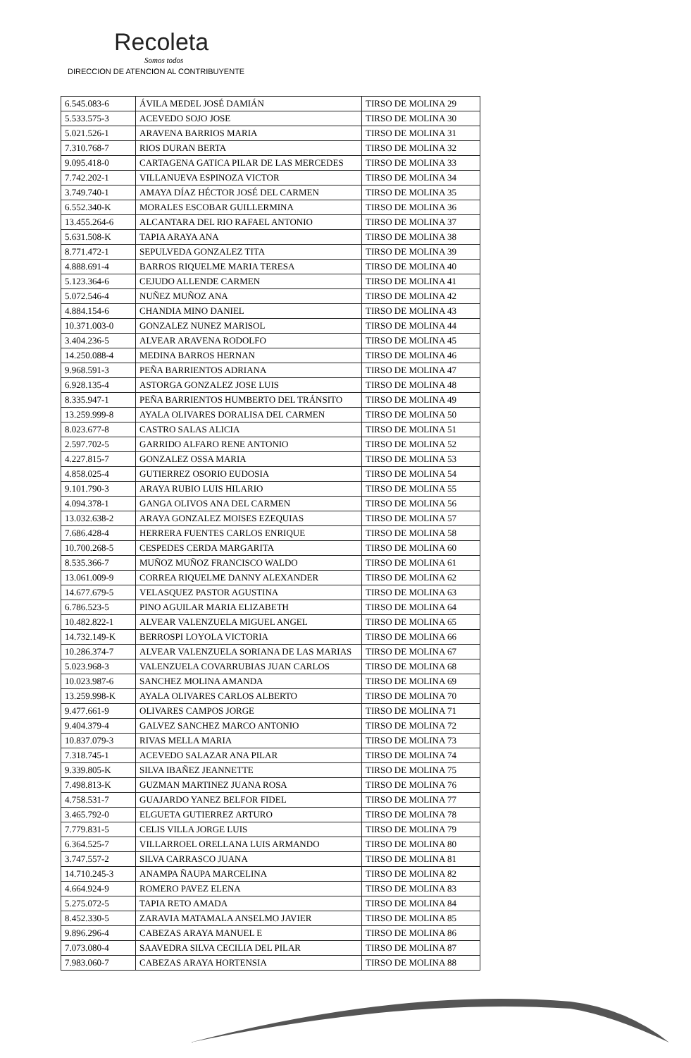Recoleta
Somos todos
DIRECCION DE ATENCION AL CONTRIBUYENTE
| 6.545.083-6 | ÁVILA MEDEL JOSÉ DAMIÁN | TIRSO DE MOLINA 29 |
| 5.533.575-3 | ACEVEDO SOJO JOSE | TIRSO DE MOLINA 30 |
| 5.021.526-1 | ARAVENA BARRIOS MARIA | TIRSO DE MOLINA 31 |
| 7.310.768-7 | RIOS DURAN BERTA | TIRSO DE MOLINA 32 |
| 9.095.418-0 | CARTAGENA GATICA PILAR DE LAS MERCEDES | TIRSO DE MOLINA 33 |
| 7.742.202-1 | VILLANUEVA ESPINOZA VICTOR | TIRSO DE MOLINA 34 |
| 3.749.740-1 | AMAYA DÍAZ HÉCTOR JOSÉ DEL CARMEN | TIRSO DE MOLINA 35 |
| 6.552.340-K | MORALES ESCOBAR GUILLERMINA | TIRSO DE MOLINA 36 |
| 13.455.264-6 | ALCANTARA DEL RIO RAFAEL ANTONIO | TIRSO DE MOLINA 37 |
| 5.631.508-K | TAPIA ARAYA ANA | TIRSO DE MOLINA 38 |
| 8.771.472-1 | SEPULVEDA GONZALEZ TITA | TIRSO DE MOLINA 39 |
| 4.888.691-4 | BARROS RIQUELME MARIA TERESA | TIRSO DE MOLINA 40 |
| 5.123.364-6 | CEJUDO ALLENDE CARMEN | TIRSO DE MOLINA 41 |
| 5.072.546-4 | NUÑEZ MUÑOZ ANA | TIRSO DE MOLINA 42 |
| 4.884.154-6 | CHANDIA MINO DANIEL | TIRSO DE MOLINA 43 |
| 10.371.003-0 | GONZALEZ NUNEZ MARISOL | TIRSO DE MOLINA 44 |
| 3.404.236-5 | ALVEAR ARAVENA RODOLFO | TIRSO DE MOLINA 45 |
| 14.250.088-4 | MEDINA BARROS HERNAN | TIRSO DE MOLINA 46 |
| 9.968.591-3 | PEÑA BARRIENTOS ADRIANA | TIRSO DE MOLINA 47 |
| 6.928.135-4 | ASTORGA GONZALEZ JOSE LUIS | TIRSO DE MOLINA 48 |
| 8.335.947-1 | PEÑA BARRIENTOS HUMBERTO DEL TRÁNSITO | TIRSO DE MOLINA 49 |
| 13.259.999-8 | AYALA OLIVARES DORALISA DEL CARMEN | TIRSO DE MOLINA 50 |
| 8.023.677-8 | CASTRO SALAS ALICIA | TIRSO DE MOLINA 51 |
| 2.597.702-5 | GARRIDO ALFARO RENE ANTONIO | TIRSO DE MOLINA 52 |
| 4.227.815-7 | GONZALEZ OSSA MARIA | TIRSO DE MOLINA 53 |
| 4.858.025-4 | GUTIERREZ OSORIO EUDOSIA | TIRSO DE MOLINA 54 |
| 9.101.790-3 | ARAYA RUBIO LUIS HILARIO | TIRSO DE MOLINA 55 |
| 4.094.378-1 | GANGA OLIVOS ANA DEL CARMEN | TIRSO DE MOLINA 56 |
| 13.032.638-2 | ARAYA GONZALEZ MOISES EZEQUIAS | TIRSO DE MOLINA 57 |
| 7.686.428-4 | HERRERA FUENTES CARLOS ENRIQUE | TIRSO DE MOLINA 58 |
| 10.700.268-5 | CESPEDES CERDA MARGARITA | TIRSO DE MOLINA 60 |
| 8.535.366-7 | MUÑOZ MUÑOZ FRANCISCO WALDO | TIRSO DE MOLINA 61 |
| 13.061.009-9 | CORREA RIQUELME DANNY ALEXANDER | TIRSO DE MOLINA 62 |
| 14.677.679-5 | VELASQUEZ PASTOR AGUSTINA | TIRSO DE MOLINA 63 |
| 6.786.523-5 | PINO AGUILAR MARIA ELIZABETH | TIRSO DE MOLINA 64 |
| 10.482.822-1 | ALVEAR VALENZUELA MIGUEL ANGEL | TIRSO DE MOLINA 65 |
| 14.732.149-K | BERROSPI LOYOLA VICTORIA | TIRSO DE MOLINA 66 |
| 10.286.374-7 | ALVEAR VALENZUELA SORIANA DE LAS MARIAS | TIRSO DE MOLINA 67 |
| 5.023.968-3 | VALENZUELA COVARRUBIAS JUAN CARLOS | TIRSO DE MOLINA 68 |
| 10.023.987-6 | SANCHEZ MOLINA AMANDA | TIRSO DE MOLINA 69 |
| 13.259.998-K | AYALA OLIVARES CARLOS ALBERTO | TIRSO DE MOLINA 70 |
| 9.477.661-9 | OLIVARES CAMPOS JORGE | TIRSO DE MOLINA 71 |
| 9.404.379-4 | GALVEZ SANCHEZ MARCO ANTONIO | TIRSO DE MOLINA 72 |
| 10.837.079-3 | RIVAS MELLA MARIA | TIRSO DE MOLINA 73 |
| 7.318.745-1 | ACEVEDO SALAZAR ANA PILAR | TIRSO DE MOLINA 74 |
| 9.339.805-K | SILVA IBAÑEZ JEANNETTE | TIRSO DE MOLINA 75 |
| 7.498.813-K | GUZMAN MARTINEZ JUANA ROSA | TIRSO DE MOLINA 76 |
| 4.758.531-7 | GUAJARDO YANEZ BELFOR FIDEL | TIRSO DE MOLINA 77 |
| 3.465.792-0 | ELGUETA GUTIERREZ ARTURO | TIRSO DE MOLINA 78 |
| 7.779.831-5 | CELIS VILLA JORGE LUIS | TIRSO DE MOLINA 79 |
| 6.364.525-7 | VILLARROEL ORELLANA LUIS ARMANDO | TIRSO DE MOLINA 80 |
| 3.747.557-2 | SILVA CARRASCO JUANA | TIRSO DE MOLINA 81 |
| 14.710.245-3 | ANAMPA ÑAUPA MARCELINA | TIRSO DE MOLINA 82 |
| 4.664.924-9 | ROMERO PAVEZ ELENA | TIRSO DE MOLINA 83 |
| 5.275.072-5 | TAPIA RETO AMADA | TIRSO DE MOLINA 84 |
| 8.452.330-5 | ZARAVIA MATAMALA ANSELMO JAVIER | TIRSO DE MOLINA 85 |
| 9.896.296-4 | CABEZAS ARAYA MANUEL E | TIRSO DE MOLINA 86 |
| 7.073.080-4 | SAAVEDRA SILVA CECILIA DEL PILAR | TIRSO DE MOLINA 87 |
| 7.983.060-7 | CABEZAS ARAYA HORTENSIA | TIRSO DE MOLINA 88 |